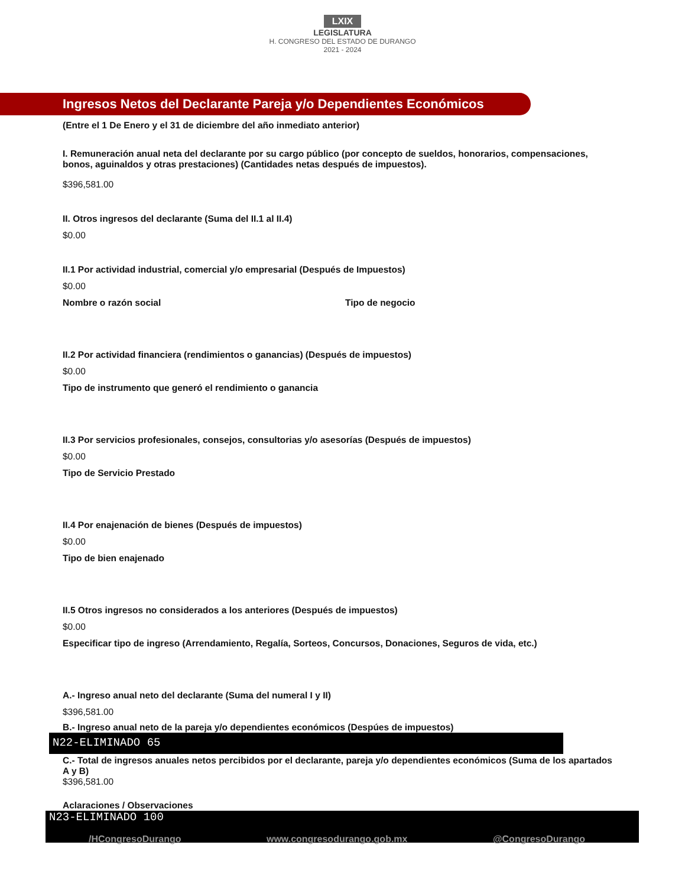LXIX
LEGISLATURA
H. CONGRESO DEL ESTADO DE DURANGO
2021 - 2024
Ingresos Netos del Declarante Pareja y/o Dependientes Económicos
(Entre el 1 De Enero y el 31 de diciembre del año inmediato anterior)
I. Remuneración anual neta del declarante por su cargo público (por concepto de sueldos, honorarios, compensaciones, bonos, aguinaldos y otras prestaciones) (Cantidades netas después de impuestos).
$396,581.00
II. Otros ingresos del declarante (Suma del II.1 al II.4)
$0.00
II.1 Por actividad industrial, comercial y/o empresarial (Después de Impuestos)
$0.00
Nombre o razón social Tipo de negocio
II.2 Por actividad financiera (rendimientos o ganancias) (Después de impuestos)
$0.00
Tipo de instrumento que generó el rendimiento o ganancia
II.3 Por servicios profesionales, consejos, consultorias y/o asesorías (Después de impuestos)
$0.00
Tipo de Servicio Prestado
II.4 Por enajenación de bienes (Después de impuestos)
$0.00
Tipo de bien enajenado
II.5 Otros ingresos no considerados a los anteriores (Después de impuestos)
$0.00
Especificar tipo de ingreso (Arrendamiento, Regalía, Sorteos, Concursos, Donaciones, Seguros de vida, etc.)
A.- Ingreso anual neto del declarante (Suma del numeral I y II)
$396,581.00
B.- Ingreso anual neto de la pareja y/o dependientes económicos (Despúes de impuestos)
N22-ELIMINADO 65
C.- Total de ingresos anuales netos percibidos por el declarante, pareja y/o dependientes económicos (Suma de los apartados A y B)
$396,581.00
Aclaraciones / Observaciones
N23-ELIMINADO 100
/HCongresoDurango www.congresodurango.gob.mx @CongresoDurango